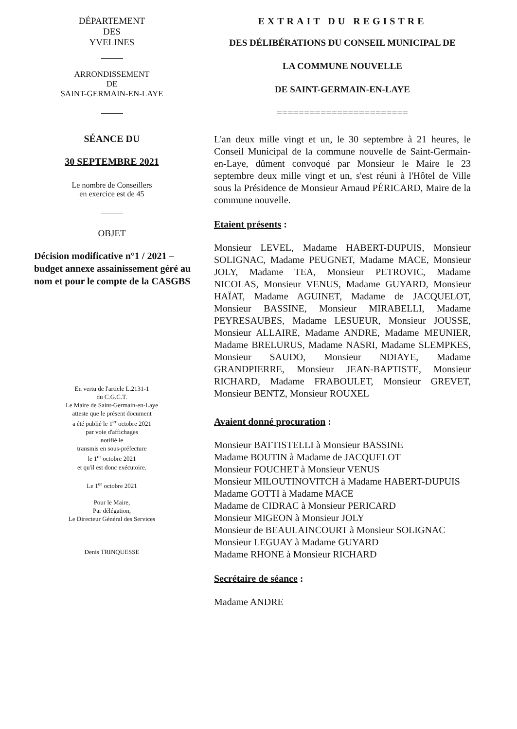DÉPARTEMENT
DES
YVELINES
ARRONDISSEMENT
DE
SAINT-GERMAIN-EN-LAYE
SÉANCE DU
30 SEPTEMBRE 2021
Le nombre de Conseillers
en exercice est de 45
OBJET
Décision modificative n°1 / 2021 – budget annexe assainissement géré au nom et pour le compte de la CASGBS
En vertu de l'article L.2131-1
du C.G.C.T.
Le Maire de Saint-Germain-en-Laye
atteste que le présent document
a été publié le 1<sup>er</sup> octobre 2021
par voie d'affichages
notifié le
transmis en sous-préfecture
le 1<sup>er</sup> octobre 2021
et qu'il est donc exécutoire.
Le 1<sup>er</sup> octobre 2021
Pour le Maire,
Par délégation,
Le Directeur Général des Services
Denis TRINQUESSE
EXTRAIT DU REGISTRE
DES DÉLIBÉRATIONS DU CONSEIL MUNICIPAL DE
LA COMMUNE NOUVELLE
DE SAINT-GERMAIN-EN-LAYE
========================
L'an deux mille vingt et un, le 30 septembre à 21 heures, le Conseil Municipal de la commune nouvelle de Saint-Germain-en-Laye, dûment convoqué par Monsieur le Maire le 23 septembre deux mille vingt et un, s'est réuni à l'Hôtel de Ville sous la Présidence de Monsieur Arnaud PÉRICARD, Maire de la commune nouvelle.
Etaient présents :
Monsieur LEVEL, Madame HABERT-DUPUIS, Monsieur SOLIGNAC, Madame PEUGNET, Madame MACE, Monsieur JOLY, Madame TEA, Monsieur PETROVIC, Madame NICOLAS, Monsieur VENUS, Madame GUYARD, Monsieur HAÏAT, Madame AGUINET, Madame de JACQUELOT, Monsieur BASSINE, Monsieur MIRABELLI, Madame PEYRESAUBES, Madame LESUEUR, Monsieur JOUSSE, Monsieur ALLAIRE, Madame ANDRE, Madame MEUNIER, Madame BRELURUS, Madame NASRI, Madame SLEMPKES, Monsieur SAUDO, Monsieur NDIAYE, Madame GRANDPIERRE, Monsieur JEAN-BAPTISTE, Monsieur RICHARD, Madame FRABOULET, Monsieur GREVET, Monsieur BENTZ, Monsieur ROUXEL
Avaient donné procuration :
Monsieur BATTISTELLI à Monsieur BASSINE
Madame BOUTIN à Madame de JACQUELOT
Monsieur FOUCHET à Monsieur VENUS
Monsieur MILOUTINOVITCH à Madame HABERT-DUPUIS
Madame GOTTI à Madame MACE
Madame de CIDRAC à Monsieur PERICARD
Monsieur MIGEON à Monsieur JOLY
Monsieur de BEAULAINCOURT à Monsieur SOLIGNAC
Monsieur LEGUAY à Madame GUYARD
Madame RHONE à Monsieur RICHARD
Secrétaire de séance :
Madame ANDRE